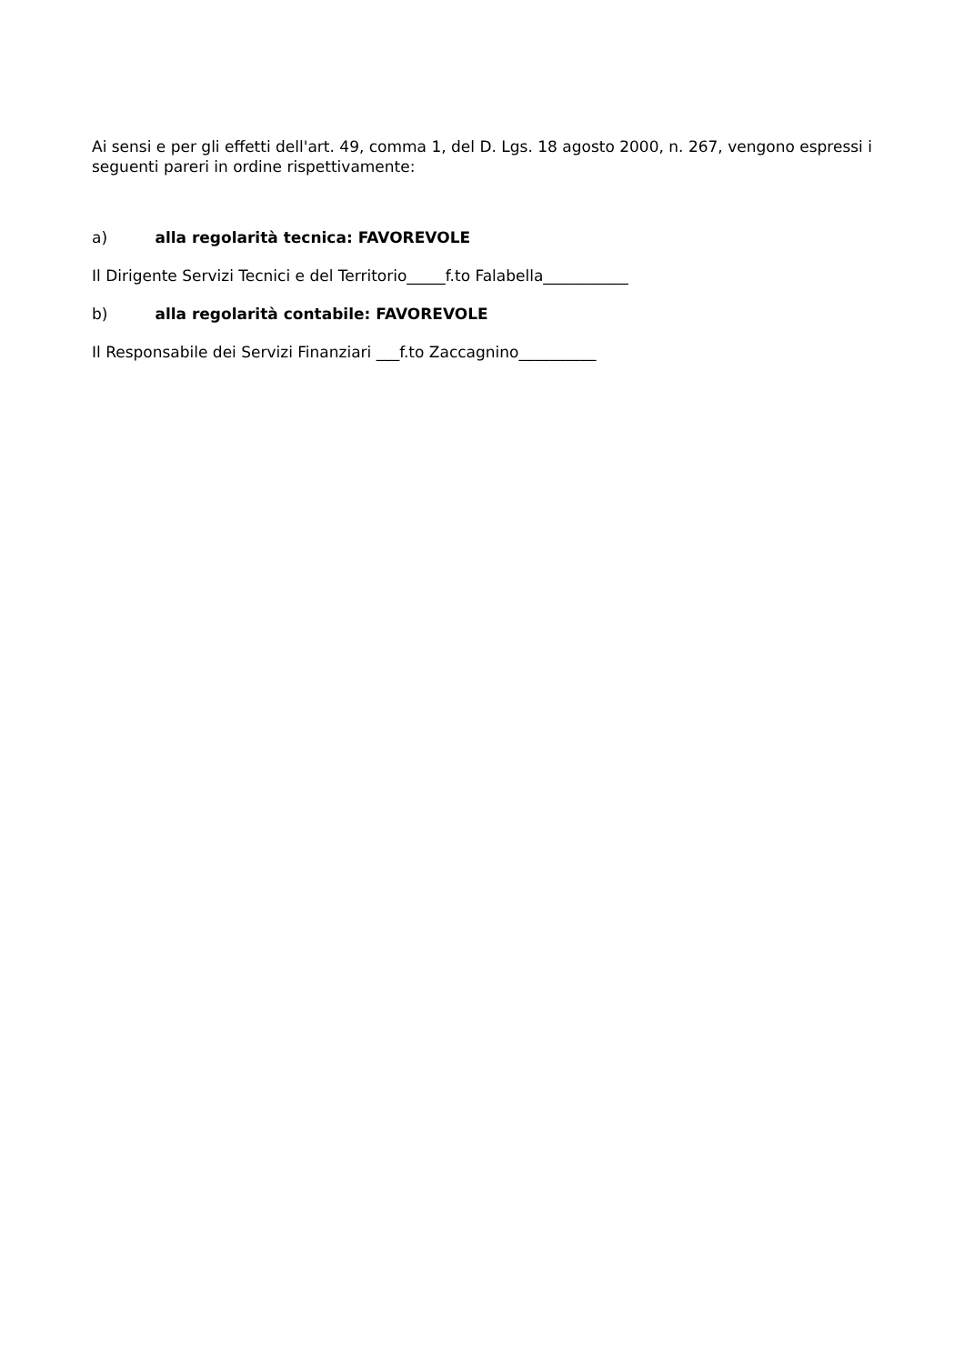Ai sensi e per gli effetti dell'art. 49, comma 1, del D. Lgs. 18 agosto 2000, n. 267, vengono espressi i seguenti pareri in ordine rispettivamente:
a) alla regolarità tecnica: FAVOREVOLE
Il Dirigente Servizi Tecnici e del Territorio_____f.to Falabella___________
b) alla regolarità contabile: FAVOREVOLE
Il Responsabile dei Servizi Finanziari ___f.to Zaccagnino__________